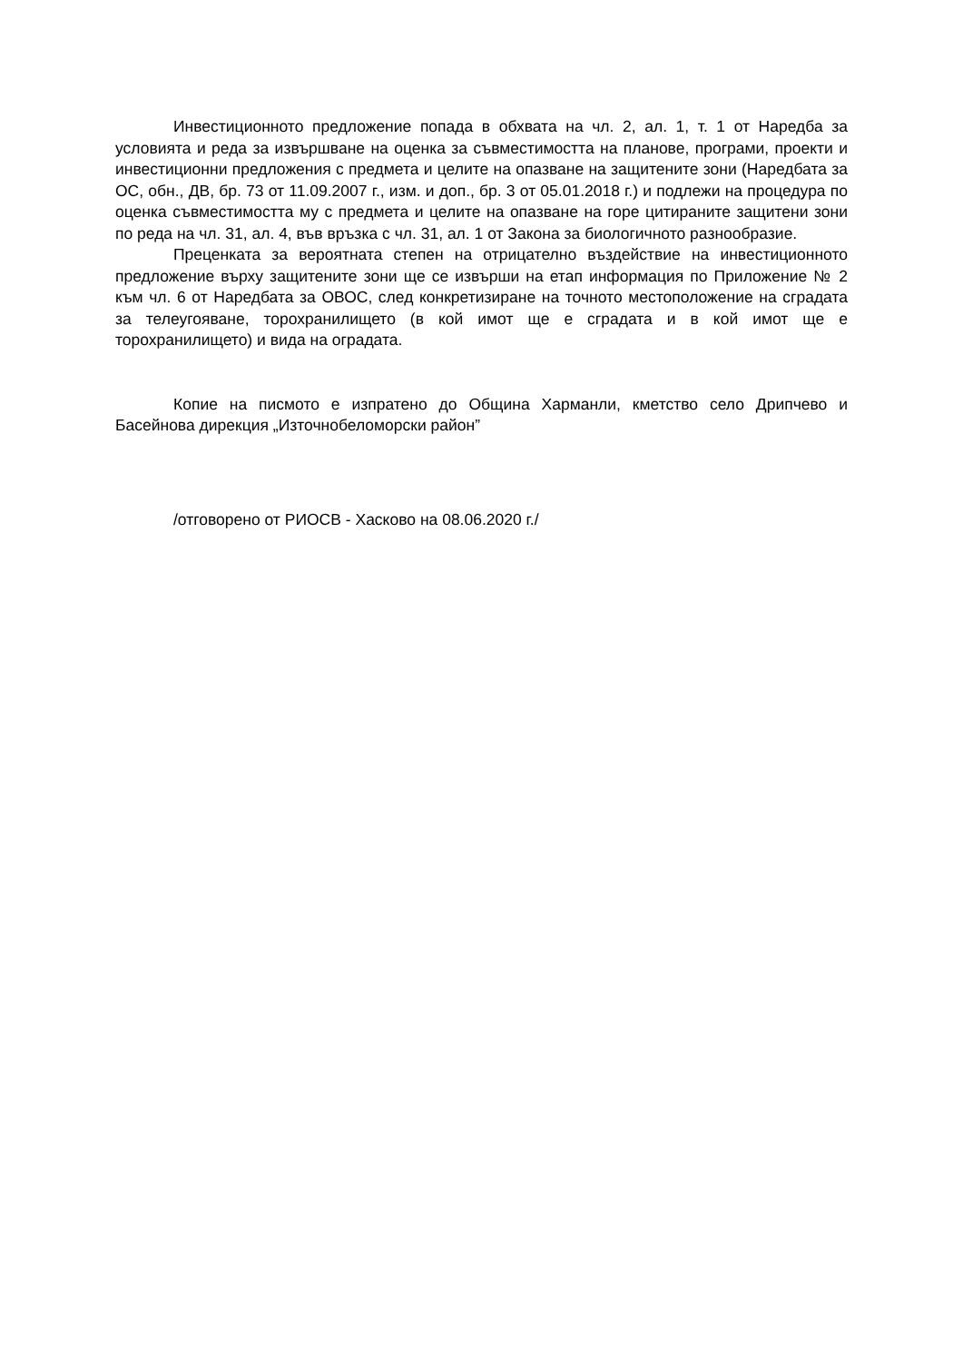Инвестиционното предложение попада в обхвата на чл. 2, ал. 1, т. 1 от Наредба за условията и реда за извършване на оценка за съвместимостта на планове, програми, проекти и инвестиционни предложения с предмета и целите на опазване на защитените зони (Наредбата за ОС, обн., ДВ, бр. 73 от 11.09.2007 г., изм. и доп., бр. 3 от 05.01.2018 г.) и подлежи на процедура по оценка съвместимостта му с предмета и целите на опазване на горе цитираните защитени зони по реда на чл. 31, ал. 4, във връзка с чл. 31, ал. 1 от Закона за биологичното разнообразие.
Преценката за вероятната степен на отрицателно въздействие на инвестиционното предложение върху защитените зони ще се извърши на етап информация по Приложение № 2 към чл. 6 от Наредбата за ОВОС, след конкретизиране на точното местоположение на сградата за телеугояване, торохранилището (в кой имот ще е сградата и в кой имот ще е торохранилището) и вида на оградата.
Копие на писмото е изпратено до Община Харманли, кметство село Дрипчево и Басейнова дирекция „Източнобеломорски район”
/отговорено от РИОСВ - Хасково на 08.06.2020 г./